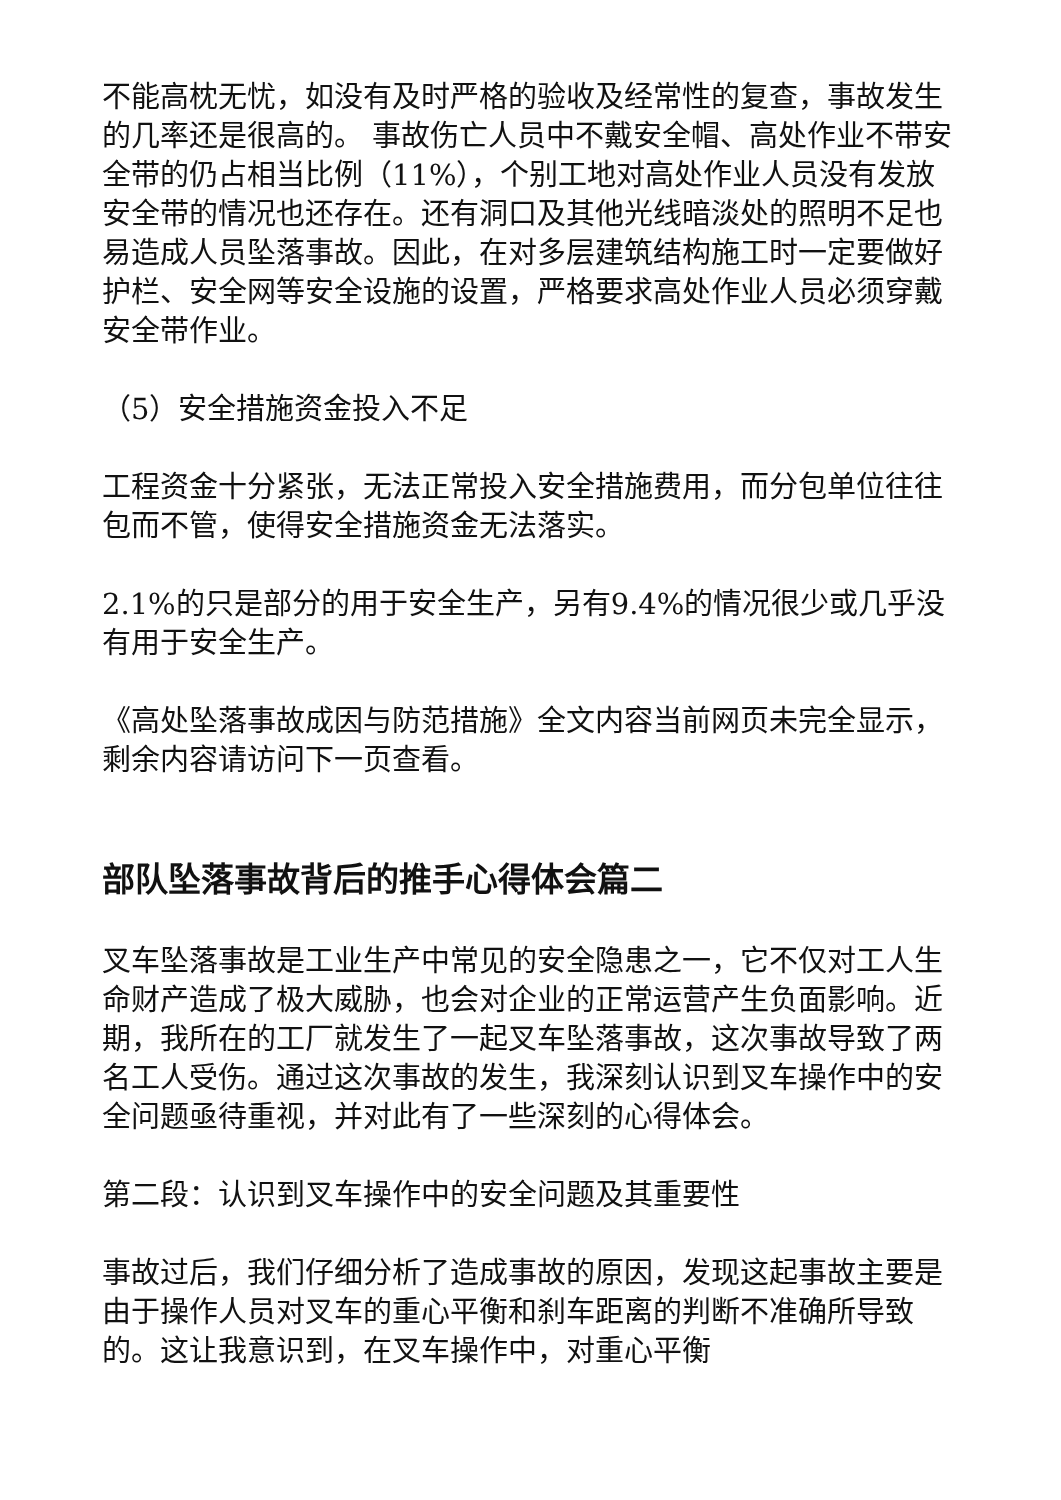不能高枕无忧，如没有及时严格的验收及经常性的复查，事故发生的几率还是很高的。 事故伤亡人员中不戴安全帽、高处作业不带安全带的仍占相当比例（11%），个别工地对高处作业人员没有发放安全带的情况也还存在。还有洞口及其他光线暗淡处的照明不足也易造成人员坠落事故。因此，在对多层建筑结构施工时一定要做好护栏、安全网等安全设施的设置，严格要求高处作业人员必须穿戴安全带作业。
（5）安全措施资金投入不足
工程资金十分紧张，无法正常投入安全措施费用，而分包单位往往包而不管，使得安全措施资金无法落实。
2.1%的只是部分的用于安全生产，另有9.4%的情况很少或几乎没有用于安全生产。
《高处坠落事故成因与防范措施》全文内容当前网页未完全显示，剩余内容请访问下一页查看。
部队坠落事故背后的推手心得体会篇二
叉车坠落事故是工业生产中常见的安全隐患之一，它不仅对工人生命财产造成了极大威胁，也会对企业的正常运营产生负面影响。近期，我所在的工厂就发生了一起叉车坠落事故，这次事故导致了两名工人受伤。通过这次事故的发生，我深刻认识到叉车操作中的安全问题亟待重视，并对此有了一些深刻的心得体会。
第二段：认识到叉车操作中的安全问题及其重要性
事故过后，我们仔细分析了造成事故的原因，发现这起事故主要是由于操作人员对叉车的重心平衡和刹车距离的判断不准确所导致的。这让我意识到，在叉车操作中，对重心平衡